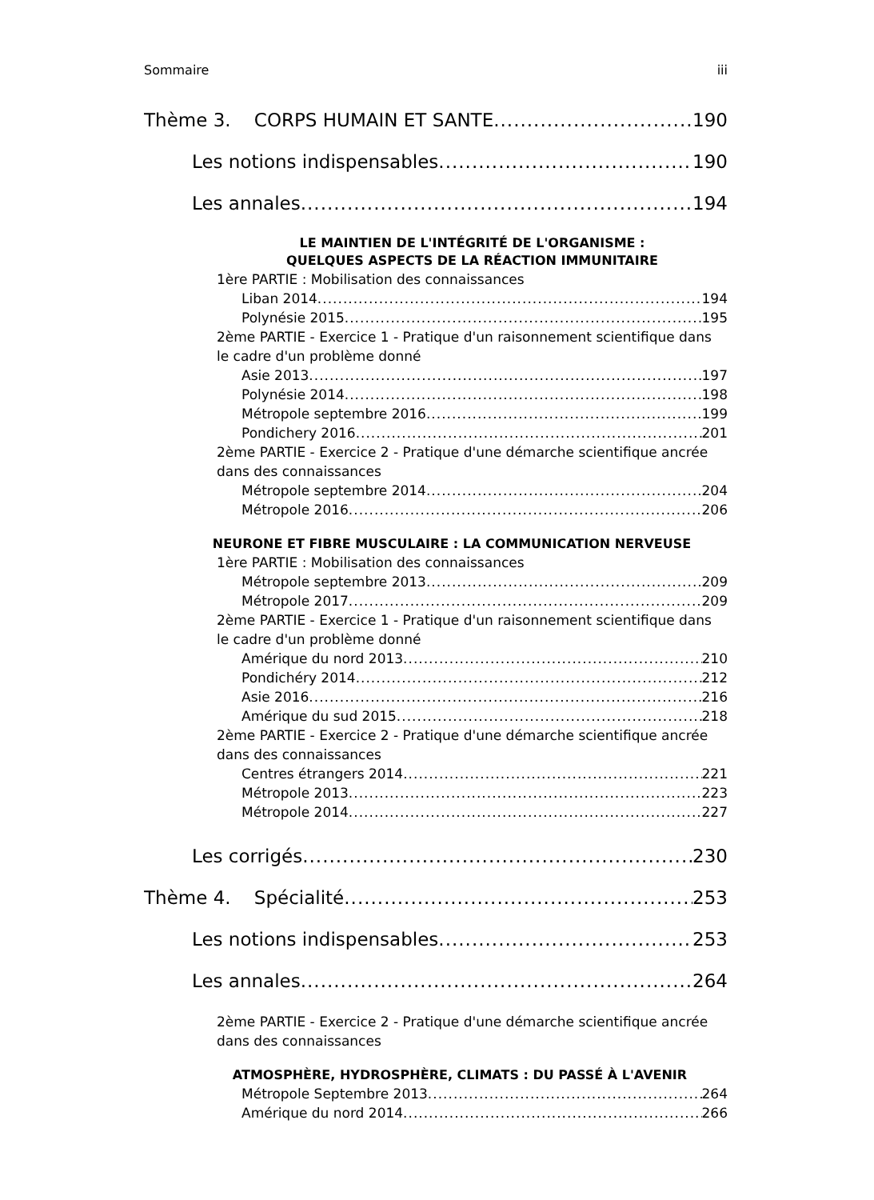Sommaire iii
Thème 3. CORPS HUMAIN ET SANTE 190
Les notions indispensables 190
Les annales 194
LE MAINTIEN DE L'INTÉGRITÉ DE L'ORGANISME :
QUELQUES ASPECTS DE LA RÉACTION IMMUNITAIRE
1ère PARTIE : Mobilisation des connaissances
Liban 2014 194
Polynésie 2015 195
2ème PARTIE - Exercice 1 - Pratique d'un raisonnement scientifique dans le cadre d'un problème donné
Asie 2013 197
Polynésie 2014 198
Métropole septembre 2016 199
Pondichery 2016 201
2ème PARTIE - Exercice 2 - Pratique d'une démarche scientifique ancrée dans des connaissances
Métropole septembre 2014 204
Métropole 2016 206
NEURONE ET FIBRE MUSCULAIRE : LA COMMUNICATION NERVEUSE
1ère PARTIE : Mobilisation des connaissances
Métropole septembre 2013 209
Métropole 2017 209
2ème PARTIE - Exercice 1 - Pratique d'un raisonnement scientifique dans le cadre d'un problème donné
Amérique du nord 2013 210
Pondichéry 2014 212
Asie 2016 216
Amérique du sud 2015 218
2ème PARTIE - Exercice 2 - Pratique d'une démarche scientifique ancrée dans des connaissances
Centres étrangers 2014 221
Métropole 2013 223
Métropole 2014 227
Les corrigés 230
Thème 4. Spécialité 253
Les notions indispensables 253
Les annales 264
2ème PARTIE - Exercice 2 - Pratique d'une démarche scientifique ancrée dans des connaissances
ATMOSPHÈRE, HYDROSPHÈRE, CLIMATS : DU PASSÉ À L'AVENIR
Métropole Septembre 2013 264
Amérique du nord 2014 266